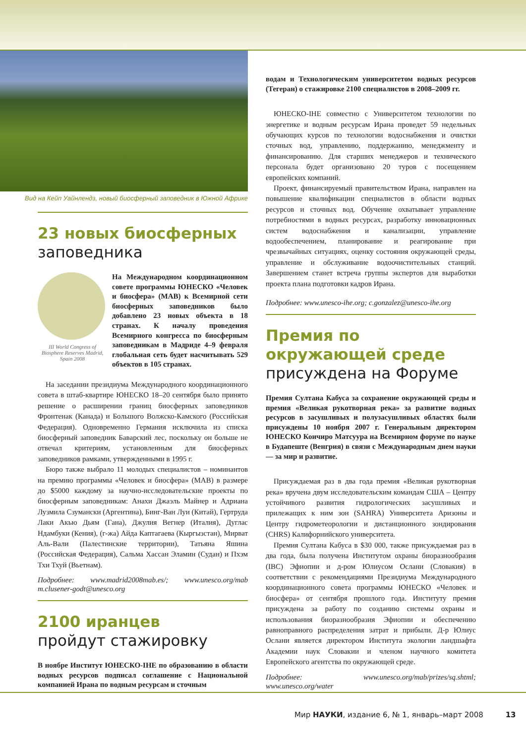Вид на Кейп Уайнлендз, новый биосферный заповедник в Южной Африке
23 новых биосферных
заповедника
III World Congress of Biosphere Reserves Madrid, Spain 2008
На Международном координационном совете программы ЮНЕСКО «Человек и биосфера» (MAB) к Всемирной сети биосферных заповедников было добавлено 23 новых объекта в 18 странах. К началу проведения Всемирного конгресса по биосферным заповедникам в Мадриде 4–9 февраля глобальная сеть будет насчитывать 529 объектов в 105 странах.
На заседании президиума Международного координационного совета в штаб-квартире ЮНЕСКО 18–20 сентября было принято решение о расширении границ биосферных заповедников Фронтенак (Канада) и Большого Волжско-Камского (Российская Федерация). Одновременно Германия исключила из списка биосферный заповедник Баварский лес, поскольку он больше не отвечал критериям, установленным для биосферных заповедников рамками, утвержденными в 1995 г.
Бюро также выбрало 11 молодых специалистов – номинантов на премию программы «Человек и биосфера» (MAB) в размере до $5000 каждому за научно-исследовательские проекты по биосферным заповедникам: Анахи Джаэль Майнер и Адриана Лузмила Сзумански (Аргентина), Бинг-Ван Луи (Китай), Гертруда Лаки Акью Дьям (Гана), Джулия Вегнер (Италия), Дуглас Ндамбуки (Кения), (г-жа) Айда Каптагаева (Кыргызстан), Мирват Аль-Вали (Палестинские территории), Татьяна Яшина (Российская Федерация), Сальма Хассан Эламин (Судан) и Пхэм Тхи Тхуй (Вьетнам).
Подробнее: www.madrid2008mab.es/; www.unesco.org/mab m.clusener-godt@unesco.org
2100 иранцев
пройдут стажировку
В ноябре Институт ЮНЕСКО-IHE по образованию в области водных ресурсов подписал соглашение с Национальной компанией Ирана по водным ресурсам и сточным
водам и Технологическим университетом водных ресурсов (Тегеран) о стажировке 2100 специалистов в 2008–2009 гг.
ЮНЕСКО-IHE совместно с Университетом технологии по энергетике и водным ресурсам Ирана проведет 59 недельных обучающих курсов по технологии водоснабжения и очистки сточных вод, управлению, поддержанию, менеджменту и финансированию. Для старших менеджеров и технического персонала будет организовано 20 туров с посещением европейских компаний.
Проект, финансируемый правительством Ирана, направлен на повышение квалификации специалистов в области водных ресурсов и сточных вод. Обучение охватывает управление потребностями в водных ресурсах, разработку инновационных систем водоснабжения и канализации, управление водообеспечением, планирование и реагирование при чрезвычайных ситуациях, оценку состояния окружающей среды, управление и обслуживание водоочистительных станций. Завершением станет встреча группы экспертов для выработки проекта плана подготовки кадров Ирана.
Подробнее: www.unesco-ihe.org; c.gonzalez@unesco-ihe.org
Премия по окружающей среде присуждена на Форуме
Премия Султана Кабуса за сохранение окружающей среды и премия «Великая рукотворная река» за развитие водных ресурсов в засушливых и полузасушливых областях были присуждены 10 ноября 2007 г. Генеральным директором ЮНЕСКО Коичиро Матсуура на Всемирном форуме по науке в Будапеште (Венгрия) в связи с Международным днем науки — за мир и развитие.
Присуждаемая раз в два года премия «Великая рукотворная река» вручена двум исследовательским командам США – Центру устойчивого развития гидрологических засушливых и прилежащих к ним зон (SAHRA) Университета Аризоны и Центру гидрометеорологии и дистанционного зондирования (CHRS) Калифорнийского университета.
Премия Султана Кабуса в $30 000, также присуждаемая раз в два года, была получена Институтом охраны биоразнообразия (IBC) Эфиопии и д-ром Юлиусом Ослани (Словакия) в соответствии с рекомендациями Президиума Международного координационного совета программы ЮНЕСКО «Человек и биосфера» от сентября прошлого года. Институту премия присуждена за работу по созданию системы охраны и использования биоразнообразия Эфиопии и обеспечению равноправного распределения затрат и прибыли. Д-р Юлиус Ослани является директором Института экологии ландшафта Академии наук Словакии и членом научного комитета Европейского агентства по окружающей среде.
Подробнее: www.unesco.org/mab/prizes/sq.shtml; www.unesco.org/water
Мир НАУКИ, издание 6, № 1, январь–март 2008 13